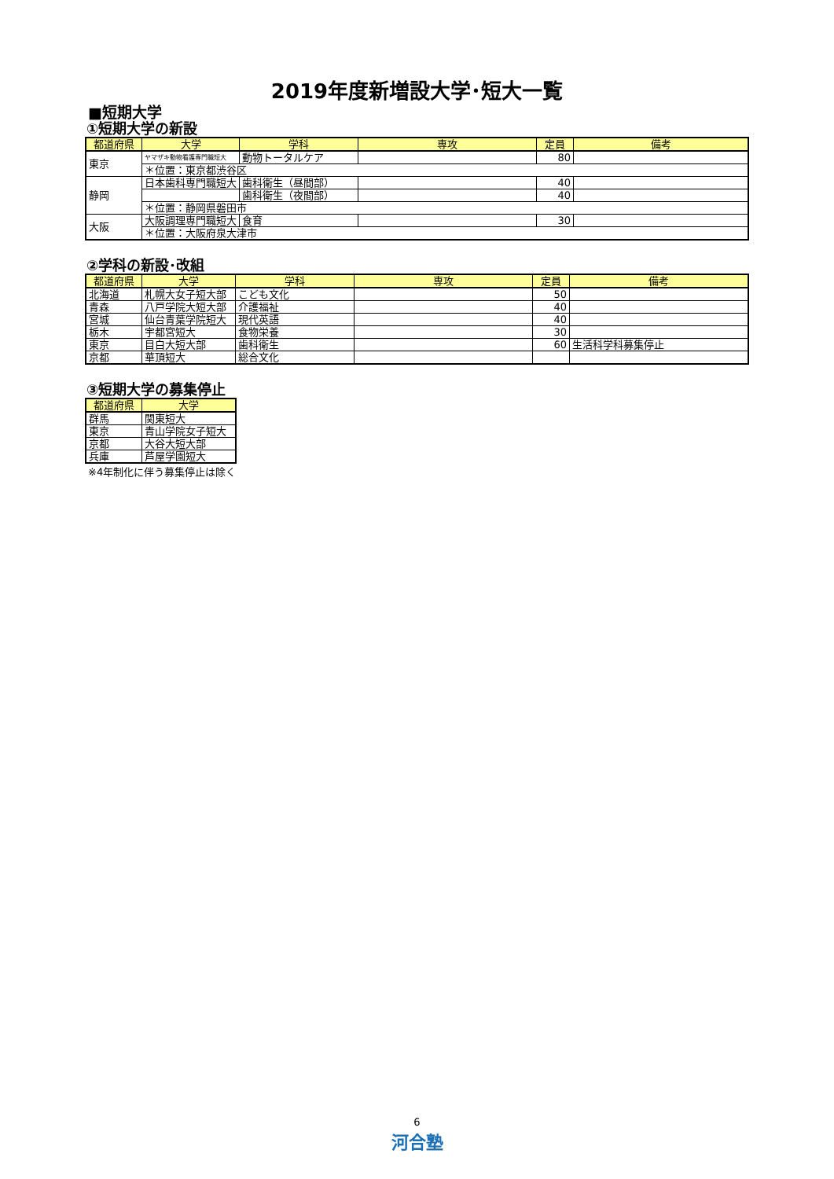2019年度新増設大学･短大一覧
■短期大学
①短期大学の新設
| 都道府県 | 大学 | 学科 | 専攻 | 定員 | 備考 |
| --- | --- | --- | --- | --- | --- |
| 東京 | ヤマザキ動物看護専門職短大 | 動物トータルケア | | 80 | |
| | ＊位置：東京都渋谷区 | | | | |
| 静岡 | 日本歯科専門職短大 | 歯科衛生（昼間部） | | 40 | |
| | | 歯科衛生（夜間部） | | 40 | |
| | ＊位置：静岡県磐田市 | | | | |
| 大阪 | 大阪調理専門職短大 | 食育 | | 30 | |
| | ＊位置：大阪府泉大津市 | | | | |
②学科の新設･改組
| 都道府県 | 大学 | 学科 | 専攻 | 定員 | 備考 |
| --- | --- | --- | --- | --- | --- |
| 北海道 | 札幌大女子短大部 | こども文化 | | 50 | |
| 青森 | 八戸学院大短大部 | 介護福祉 | | 40 | |
| 宮城 | 仙台青葉学院短大 | 現代英語 | | 40 | |
| 栃木 | 宇都宮短大 | 食物栄養 | | 30 | |
| 東京 | 目白大短大部 | 歯科衛生 | | 60 | 生活科学科募集停止 |
| 京都 | 華頂短大 | 総合文化 | | | |
③短期大学の募集停止
| 都道府県 | 大学 |
| --- | --- |
| 群馬 | 関東短大 |
| 東京 | 青山学院女子短大 |
| 京都 | 大谷大短大部 |
| 兵庫 | 芦屋学園短大 |
※4年制化に伴う募集停止は除く
6
河合塾